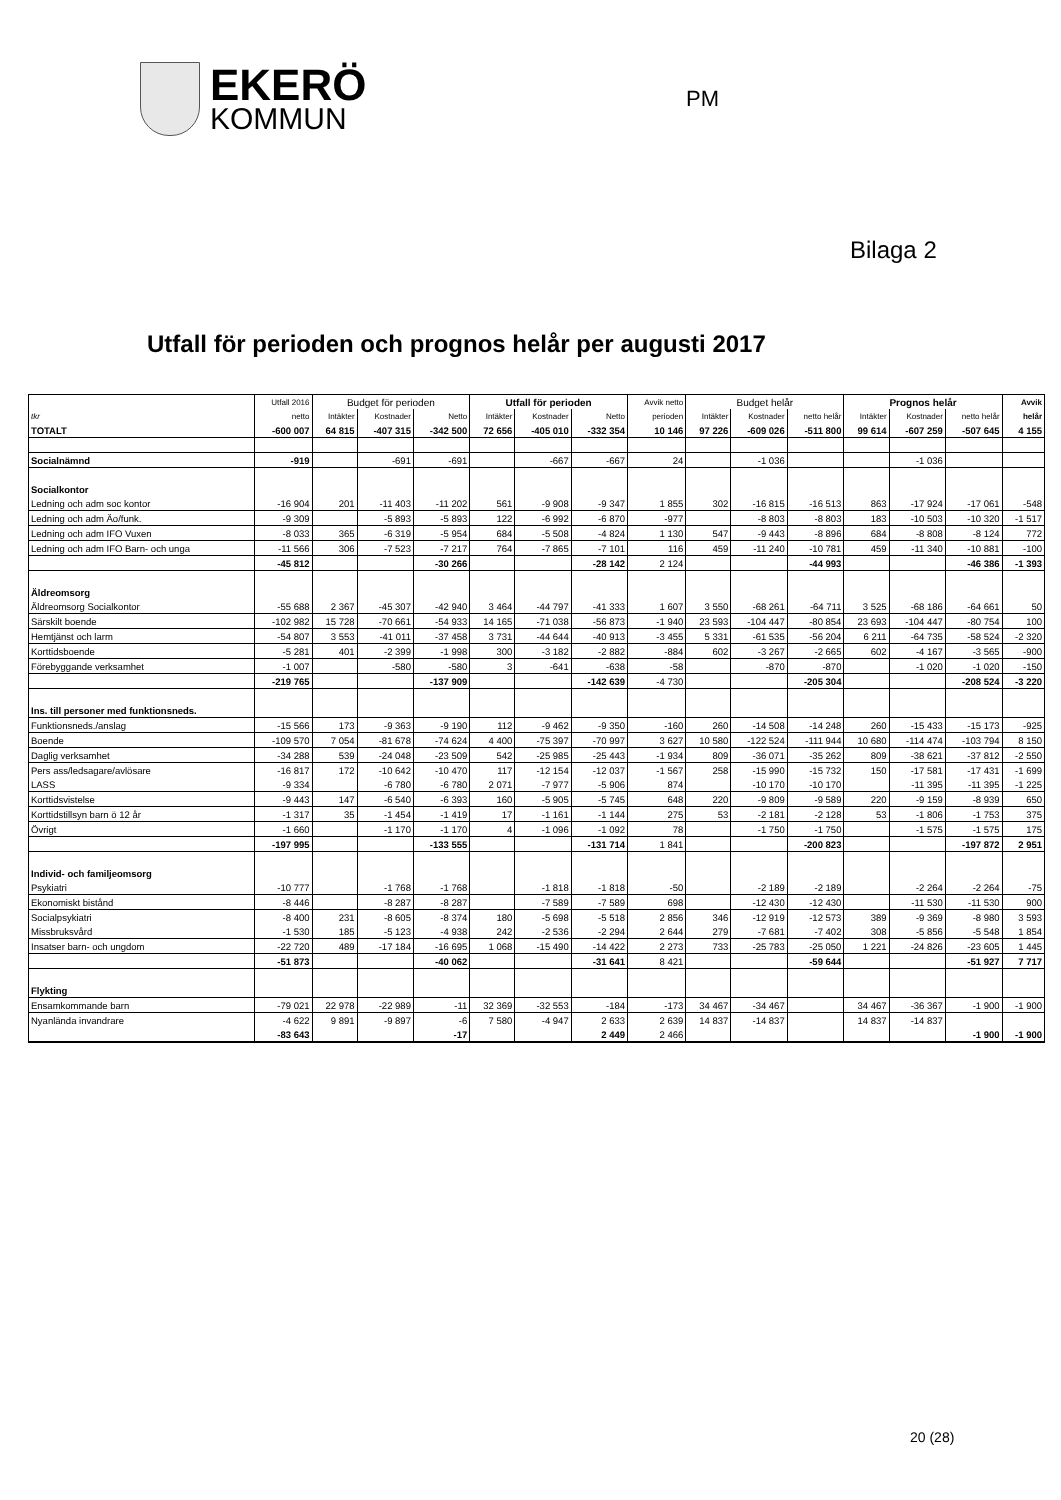EKERÖ
KOMMUN
PM
Bilaga 2
Utfall för perioden och prognos helår per augusti 2017
| | Utfall 2016 | Budget för perioden | | | Utfall för perioden | | | Avvik netto | Budget helår | | | Prognos helår | | | Avvik |
| --- | --- | --- | --- | --- | --- | --- | --- | --- | --- | --- | --- | --- | --- | --- | --- |
| tkr | netto | Intäkter | Kostnader | Netto | Intäkter | Kostnader | Netto | perioden | Intäkter | Kostnader | netto helår | Intäkter | Kostnader | netto helår | helår |
| TOTALT | -600 007 | 64 815 | -407 315 | -342 500 | 72 656 | -405 010 | -332 354 | 10 146 | 97 226 | -609 026 | -511 800 | 99 614 | -607 259 | -507 645 | 4 155 |
| Socialnämnd | -919 | | -691 | -691 | | -667 | -667 | 24 | | -1 036 | | | -1 036 | | |
| Socialkontor | | | | | | | | | | | | | | | |
| Ledning och adm soc kontor | -16 904 | 201 | -11 403 | -11 202 | 561 | -9 908 | -9 347 | 1 855 | 302 | -16 815 | -16 513 | 863 | -17 924 | -17 061 | -548 |
| Ledning och adm Äo/funk. | -9 309 | | -5 893 | -5 893 | 122 | -6 992 | -6 870 | -977 | | -8 803 | -8 803 | 183 | -10 503 | -10 320 | -1 517 |
| Ledning och adm IFO Vuxen | -8 033 | 365 | -6 319 | -5 954 | 684 | -5 508 | -4 824 | 1 130 | 547 | -9 443 | -8 896 | 684 | -8 808 | -8 124 | 772 |
| Ledning och adm IFO Barn- och unga | -11 566 | 306 | -7 523 | -7 217 | 764 | -7 865 | -7 101 | 116 | 459 | -11 240 | -10 781 | 459 | -11 340 | -10 881 | -100 |
| | -45 812 | | | -30 266 | | | -28 142 | 2 124 | | | -44 993 | | | -46 386 | -1 393 |
| Äldreomsorg | | | | | | | | | | | | | | | |
| Äldreomsorg Socialkontor | -55 688 | 2 367 | -45 307 | -42 940 | 3 464 | -44 797 | -41 333 | 1 607 | 3 550 | -68 261 | -64 711 | 3 525 | -68 186 | -64 661 | 50 |
| Särskilt boende | -102 982 | 15 728 | -70 661 | -54 933 | 14 165 | -71 038 | -56 873 | -1 940 | 23 593 | -104 447 | -80 854 | 23 693 | -104 447 | -80 754 | 100 |
| Hemtjänst och larm | -54 807 | 3 553 | -41 011 | -37 458 | 3 731 | -44 644 | -40 913 | -3 455 | 5 331 | -61 535 | -56 204 | 6 211 | -64 735 | -58 524 | -2 320 |
| Korttidsboende | -5 281 | 401 | -2 399 | -1 998 | 300 | -3 182 | -2 882 | -884 | 602 | -3 267 | -2 665 | 602 | -4 167 | -3 565 | -900 |
| Förebyggande verksamhet | -1 007 | | -580 | -580 | 3 | -641 | -638 | -58 | | -870 | -870 | | -1 020 | -1 020 | -150 |
| | -219 765 | | | -137 909 | | | -142 639 | -4 730 | | | -205 304 | | | -208 524 | -3 220 |
| Ins. till personer med funktionsneds. | | | | | | | | | | | | | | | |
| Funktionsneds./anslag | -15 566 | 173 | -9 363 | -9 190 | 112 | -9 462 | -9 350 | -160 | 260 | -14 508 | -14 248 | 260 | -15 433 | -15 173 | -925 |
| Boende | -109 570 | 7 054 | -81 678 | -74 624 | 4 400 | -75 397 | -70 997 | 3 627 | 10 580 | -122 524 | -111 944 | 10 680 | -114 474 | -103 794 | 8 150 |
| Daglig verksamhet | -34 288 | 539 | -24 048 | -23 509 | 542 | -25 985 | -25 443 | -1 934 | 809 | -36 071 | -35 262 | 809 | -38 621 | -37 812 | -2 550 |
| Pers ass/ledsagare/avlösare | -16 817 | 172 | -10 642 | -10 470 | 117 | -12 154 | -12 037 | -1 567 | 258 | -15 990 | -15 732 | 150 | -17 581 | -17 431 | -1 699 |
| LASS | -9 334 | | -6 780 | -6 780 | 2 071 | -7 977 | -5 906 | 874 | | -10 170 | -10 170 | | -11 395 | -11 395 | -1 225 |
| Korttidsvistelse | -9 443 | 147 | -6 540 | -6 393 | 160 | -5 905 | -5 745 | 648 | 220 | -9 809 | -9 589 | 220 | -9 159 | -8 939 | 650 |
| Korttidstillsyn barn ö 12 år | -1 317 | 35 | -1 454 | -1 419 | 17 | -1 161 | -1 144 | 275 | 53 | -2 181 | -2 128 | 53 | -1 806 | -1 753 | 375 |
| Övrigt | -1 660 | | -1 170 | -1 170 | 4 | -1 096 | -1 092 | 78 | | -1 750 | -1 750 | | -1 575 | -1 575 | 175 |
| | -197 995 | | | -133 555 | | | -131 714 | 1 841 | | | -200 823 | | | -197 872 | 2 951 |
| Individ- och familjeomsorg | | | | | | | | | | | | | | | |
| Psykiatri | -10 777 | | -1 768 | -1 768 | | -1 818 | -1 818 | -50 | | -2 189 | -2 189 | | -2 264 | -2 264 | -75 |
| Ekonomiskt bistånd | -8 446 | | -8 287 | -8 287 | | -7 589 | -7 589 | 698 | | -12 430 | -12 430 | | -11 530 | -11 530 | 900 |
| Socialpsykiatri | -8 400 | 231 | -8 605 | -8 374 | 180 | -5 698 | -5 518 | 2 856 | 346 | -12 919 | -12 573 | 389 | -9 369 | -8 980 | 3 593 |
| Missbruksvård | -1 530 | 185 | -5 123 | -4 938 | 242 | -2 536 | -2 294 | 2 644 | 279 | -7 681 | -7 402 | 308 | -5 856 | -5 548 | 1 854 |
| Insatser barn- och ungdom | -22 720 | 489 | -17 184 | -16 695 | 1 068 | -15 490 | -14 422 | 2 273 | 733 | -25 783 | -25 050 | 1 221 | -24 826 | -23 605 | 1 445 |
| | -51 873 | | | -40 062 | | | -31 641 | 8 421 | | | -59 644 | | | -51 927 | 7 717 |
| Flykting | | | | | | | | | | | | | | | |
| Ensamkommande barn | -79 021 | 22 978 | -22 989 | -11 | 32 369 | -32 553 | -184 | -173 | 34 467 | -34 467 | | 34 467 | -36 367 | -1 900 | -1 900 |
| Nyanlända invandrare | -4 622 | 9 891 | -9 897 | -6 | 7 580 | -4 947 | 2 633 | 2 639 | 14 837 | -14 837 | | 14 837 | -14 837 | | |
| | -83 643 | | | -17 | | | 2 449 | 2 466 | | | | | | -1 900 | -1 900 |
20 (28)